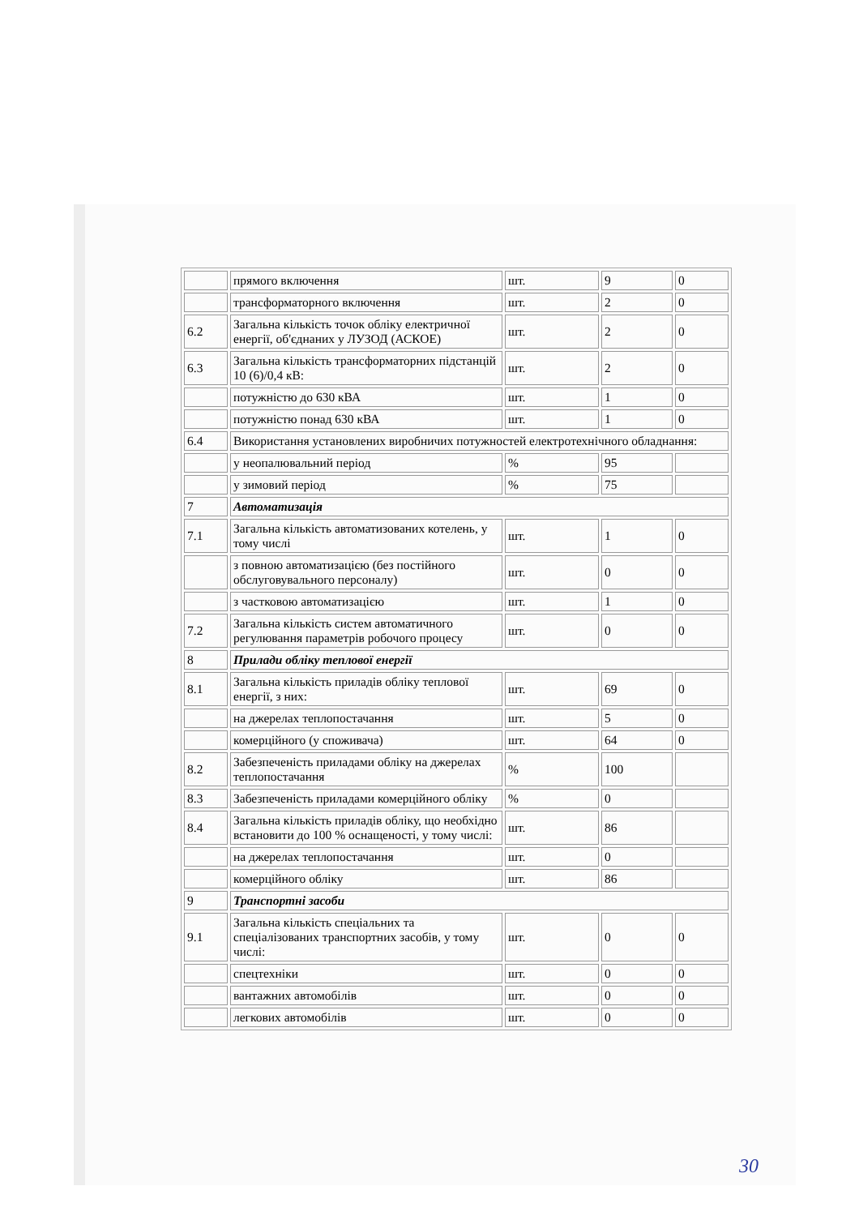| | прямого включення | шт. | 9 | 0 |
| | трансформаторного включення | шт. | 2 | 0 |
| 6.2 | Загальна кількість точок обліку електричної енергії, об'єднаних у ЛУЗОД (АСКОЕ) | шт. | 2 | 0 |
| 6.3 | Загальна кількість трансформаторних підстанцій 10 (6)/0,4 кВ: | шт. | 2 | 0 |
| | потужністю до 630 кВА | шт. | 1 | 0 |
| | потужністю понад 630 кВА | шт. | 1 | 0 |
| 6.4 | Використання установлених виробничих потужностей електротехнічного обладнання: | | | |
| | у неопалювальний період | % | 95 | |
| | у зимовий період | % | 75 | |
| 7 | Автоматизація | | | |
| 7.1 | Загальна кількість автоматизованих котелень, у тому числі | шт. | 1 | 0 |
| | з повною автоматизацією (без постійного обслуговувального персоналу) | шт. | 0 | 0 |
| | з частковою автоматизацією | шт. | 1 | 0 |
| 7.2 | Загальна кількість систем автоматичного регулювання параметрів робочого процесу | шт. | 0 | 0 |
| 8 | Прилади обліку теплової енергії | | | |
| 8.1 | Загальна кількість приладів обліку теплової енергії, з них: | шт. | 69 | 0 |
| | на джерелах теплопостачання | шт. | 5 | 0 |
| | комерційного (у споживача) | шт. | 64 | 0 |
| 8.2 | Забезпеченість приладами обліку на джерелах теплопостачання | % | 100 | |
| 8.3 | Забезпеченість приладами комерційного обліку | % | 0 | |
| 8.4 | Загальна кількість приладів обліку, що необхідно встановити до 100 % оснащеності, у тому числі: | шт. | 86 | |
| | на джерелах теплопостачання | шт. | 0 | |
| | комерційного обліку | шт. | 86 | |
| 9 | Транспортні засоби | | | |
| 9.1 | Загальна кількість спеціальних та спеціалізованих транспортних засобів, у тому числі: | шт. | 0 | 0 |
| | спецтехніки | шт. | 0 | 0 |
| | вантажних автомобілів | шт. | 0 | 0 |
| | легкових автомобілів | шт. | 0 | 0 |
30